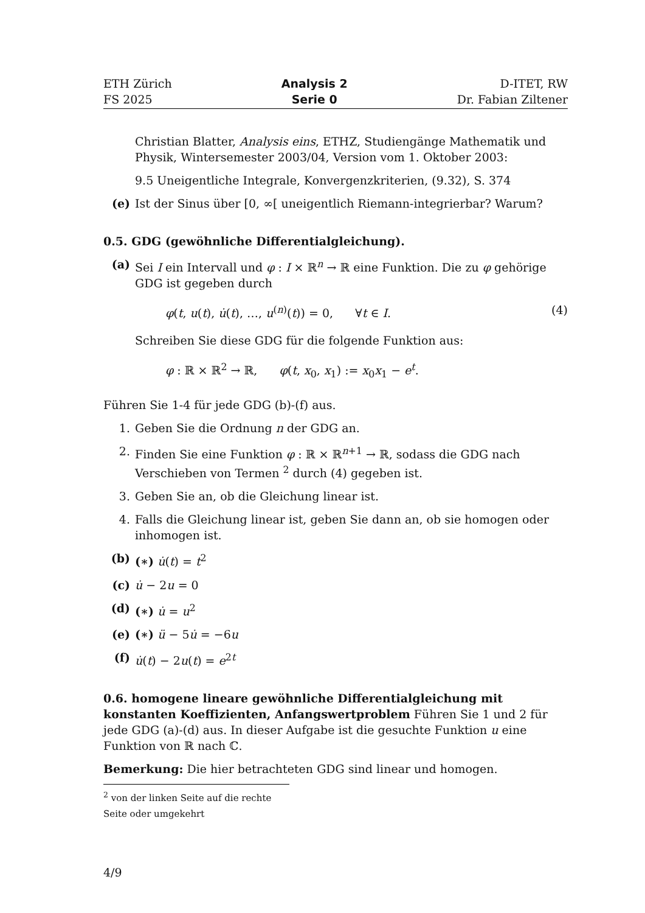ETH Zürich
FS 2025
Analysis 2
Serie 0
D-ITET, RW
Dr. Fabian Ziltener
Christian Blatter, Analysis eins, ETHZ, Studiengänge Mathematik und Physik, Wintersemester 2003/04, Version vom 1. Oktober 2003:
9.5 Uneigentliche Integrale, Konvergenzkriterien, (9.32), S. 374
(e) Ist der Sinus über [0, ∞[ uneigentlich Riemann-integrierbar? Warum?
0.5. GDG (gewöhnliche Differentialgleichung).
(a) Sei I ein Intervall und φ : I × ℝ<sup>n</sup> → ℝ eine Funktion. Die zu φ gehörige GDG ist gegeben durch
φ(t, u(t), u̇(t), …, u<sup>(n)</sup>(t)) = 0, ∀t ∈ I. (4)
Schreiben Sie diese GDG für die folgende Funktion aus:
φ : ℝ × ℝ<sup>2</sup> → ℝ, φ(t, x<sub>0</sub>, x<sub>1</sub>) := x<sub>0</sub>x<sub>1</sub> − e<sup>t</sup>.
Führen Sie 1-4 für jede GDG (b)-(f) aus.
1. Geben Sie die Ordnung n der GDG an.
2. Finden Sie eine Funktion φ : ℝ × ℝ<sup>n+1</sup> → ℝ, sodass die GDG nach Verschieben von Termen <sup>2</sup> durch (4) gegeben ist.
3. Geben Sie an, ob die Gleichung linear ist.
4. Falls die Gleichung linear ist, geben Sie dann an, ob sie homogen oder inhomogen ist.
(b) (∗) u̇(t) = t<sup>2</sup>
(c) u̇ − 2u = 0
(d) (∗) u̇ = u<sup>2</sup>
(e) (∗) ü − 5u̇ = −6u
(f) u̇(t) − 2u(t) = e<sup>2t</sup>
0.6. homogene lineare gewöhnliche Differentialgleichung mit konstanten Koeffizienten, Anfangswertproblem Führen Sie 1 und 2 für jede GDG (a)-(d) aus. In dieser Aufgabe ist die gesuchte Funktion u eine Funktion von ℝ nach ℂ.
Bemerkung: Die hier betrachteten GDG sind linear und homogen.
<sup>2</sup> von der linken Seite auf die rechte Seite oder umgekehrt
4/9